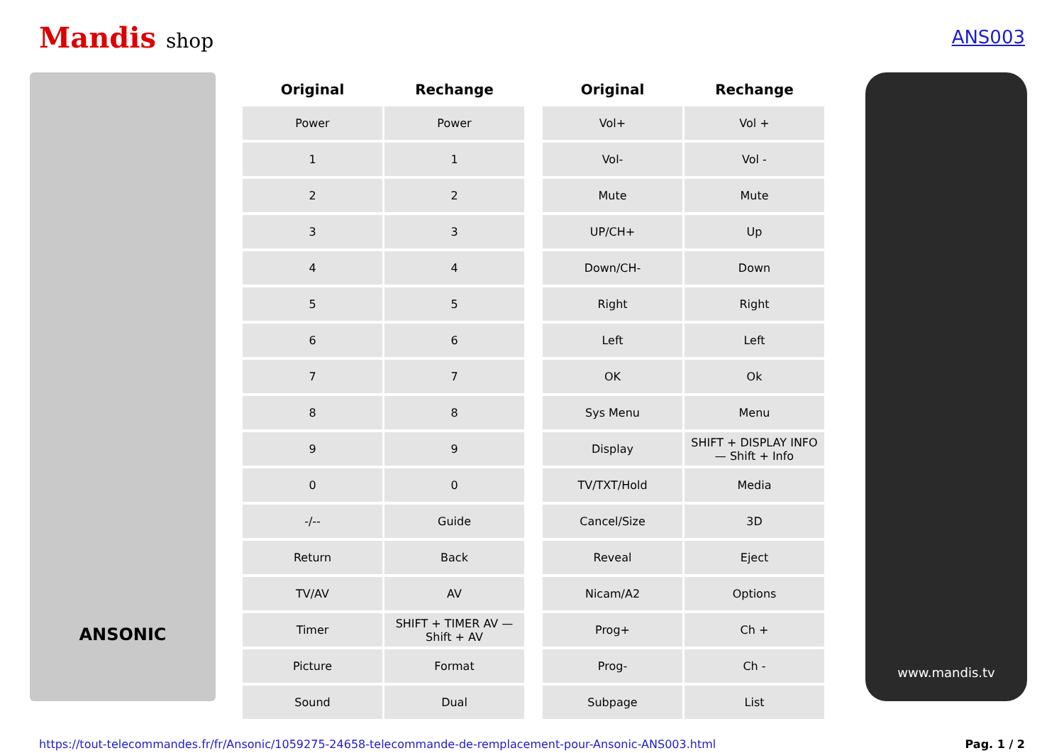Mandis shop ANS003
ANSONIC
| Original | Rechange |
| --- | --- |
| Power | Power |
| 1 | 1 |
| 2 | 2 |
| 3 | 3 |
| 4 | 4 |
| 5 | 5 |
| 6 | 6 |
| 7 | 7 |
| 8 | 8 |
| 9 | 9 |
| 0 | 0 |
| -/-- | Guide |
| Return | Back |
| TV/AV | AV |
| Timer | SHIFT + TIMER AV — Shift + AV |
| Picture | Format |
| Sound | Dual |
| Original | Rechange |
| --- | --- |
| Vol+ | Vol + |
| Vol- | Vol - |
| Mute | Mute |
| UP/CH+ | Up |
| Down/CH- | Down |
| Right | Right |
| Left | Left |
| OK | Ok |
| Sys Menu | Menu |
| Display | SHIFT + DISPLAY INFO — Shift + Info |
| TV/TXT/Hold | Media |
| Cancel/Size | 3D |
| Reveal | Eject |
| Nicam/A2 | Options |
| Prog+ | Ch + |
| Prog- | Ch - |
| Subpage | List |
www.mandis.tv
https://tout-telecommandes.fr/fr/Ansonic/1059275-24658-telecommande-de-remplacement-pour-Ansonic-ANS003.html Pag. 1 / 2